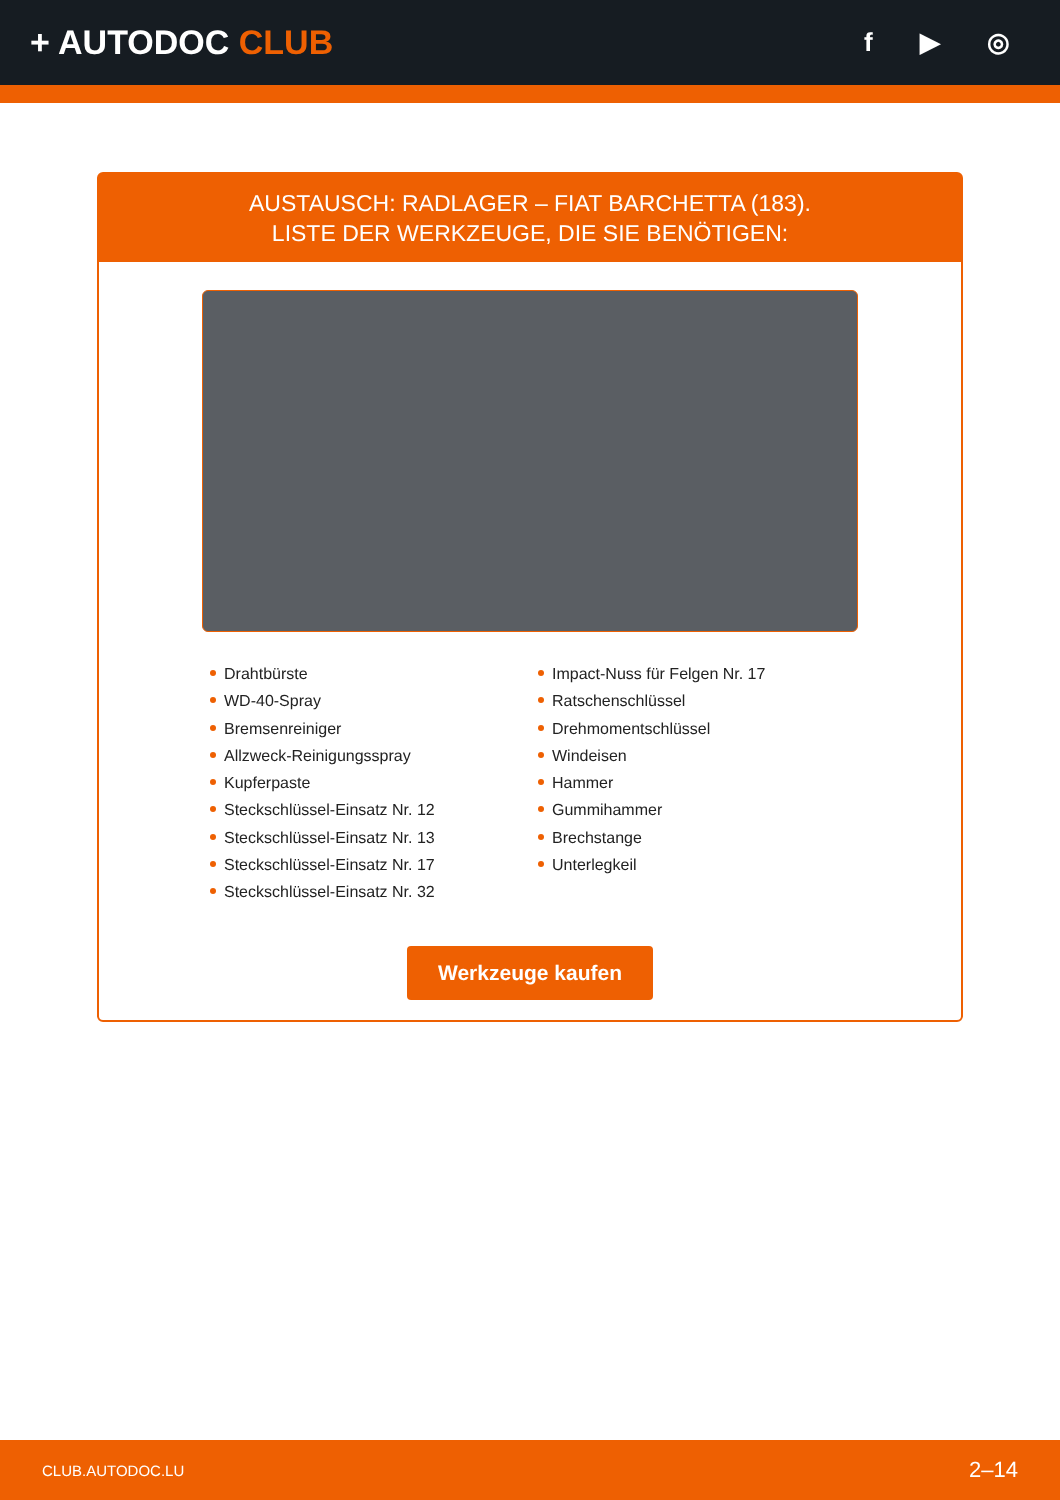+ AUTODOC CLUB
f ▶ ◎
AUSTAUSCH: RADLAGER – FIAT BARCHETTA (183).
LISTE DER WERKZEUGE, DIE SIE BENÖTIGEN:
Drahtbürste
WD-40-Spray
Bremsenreiniger
Allzweck-Reinigungsspray
Kupferpaste
Steckschlüssel-Einsatz Nr. 12
Steckschlüssel-Einsatz Nr. 13
Steckschlüssel-Einsatz Nr. 17
Steckschlüssel-Einsatz Nr. 32
Impact-Nuss für Felgen Nr. 17
Ratschenschlüssel
Drehmomentschlüssel
Windeisen
Hammer
Gummihammer
Brechstange
Unterlegkeil
Werkzeuge kaufen
CLUB.AUTODOC.LU 2–14